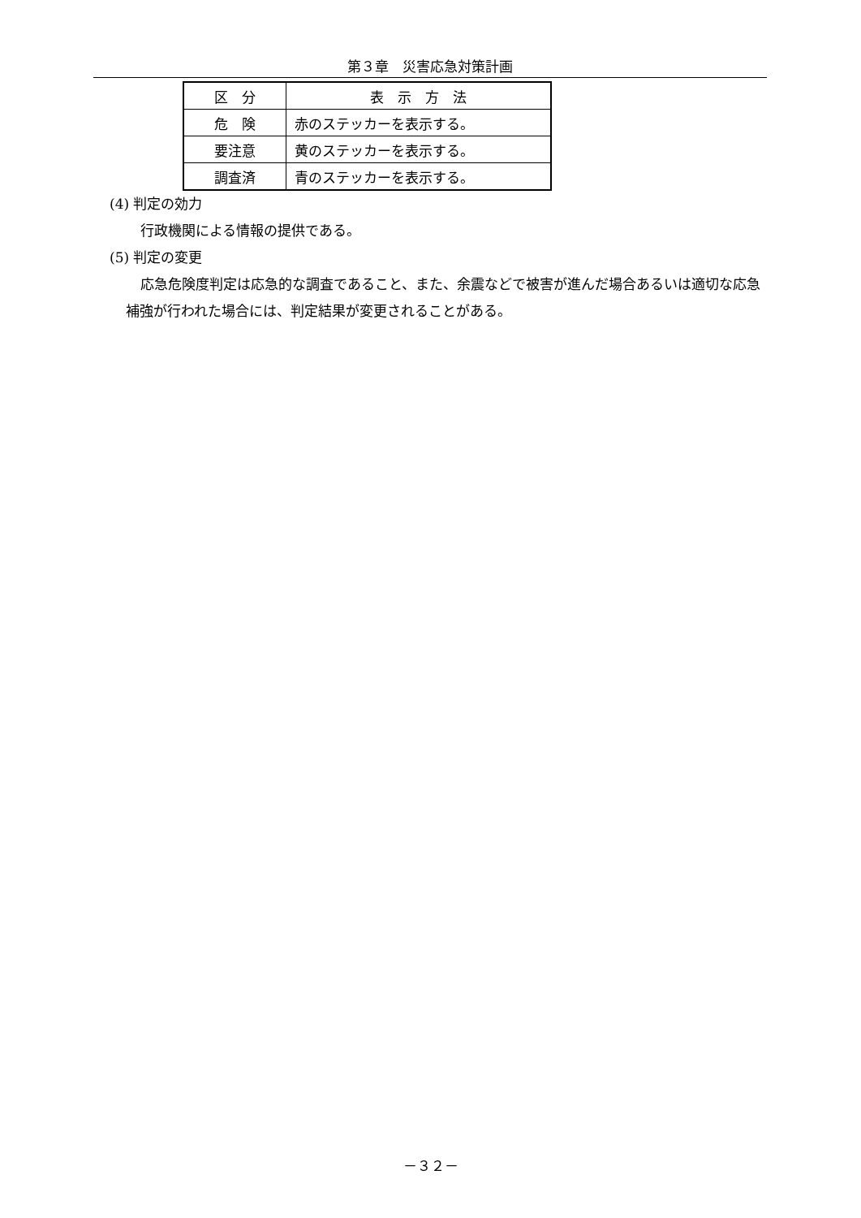第３章　災害応急対策計画
| 区 分 | 表 示 方 法 |
| 危 険 | 赤のステッカーを表示する。 |
| 要注意 | 黄のステッカーを表示する。 |
| 調査済 | 青のステッカーを表示する。 |
(4) 判定の効力
行政機関による情報の提供である。
(5) 判定の変更
応急危険度判定は応急的な調査であること、また、余震などで被害が進んだ場合あるいは適切な応急補強が行われた場合には、判定結果が変更されることがある。
－３２－